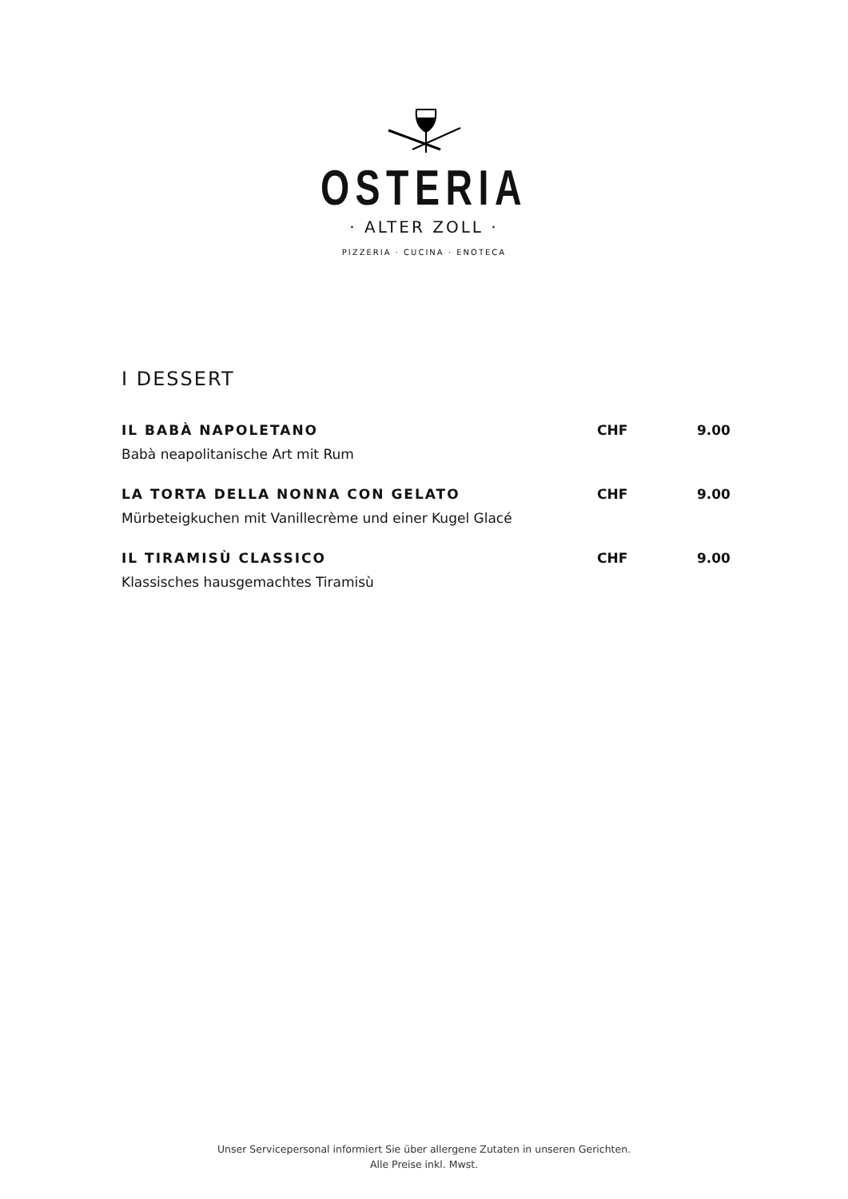OSTERIA
· ALTER ZOLL ·
PIZZERIA · CUCINA · ENOTECA
I DESSERT
IL BABÀ NAPOLETANO CHF 9.00
Babà neapolitanische Art mit Rum
LA TORTA DELLA NONNA CON GELATO CHF 9.00
Mürbeteigkuchen mit Vanillecrème und einer Kugel Glacé
IL TIRAMISÙ CLASSICO CHF 9.00
Klassisches hausgemachtes Tiramisù
Unser Servicepersonal informiert Sie über allergene Zutaten in unseren Gerichten.
Alle Preise inkl. Mwst.